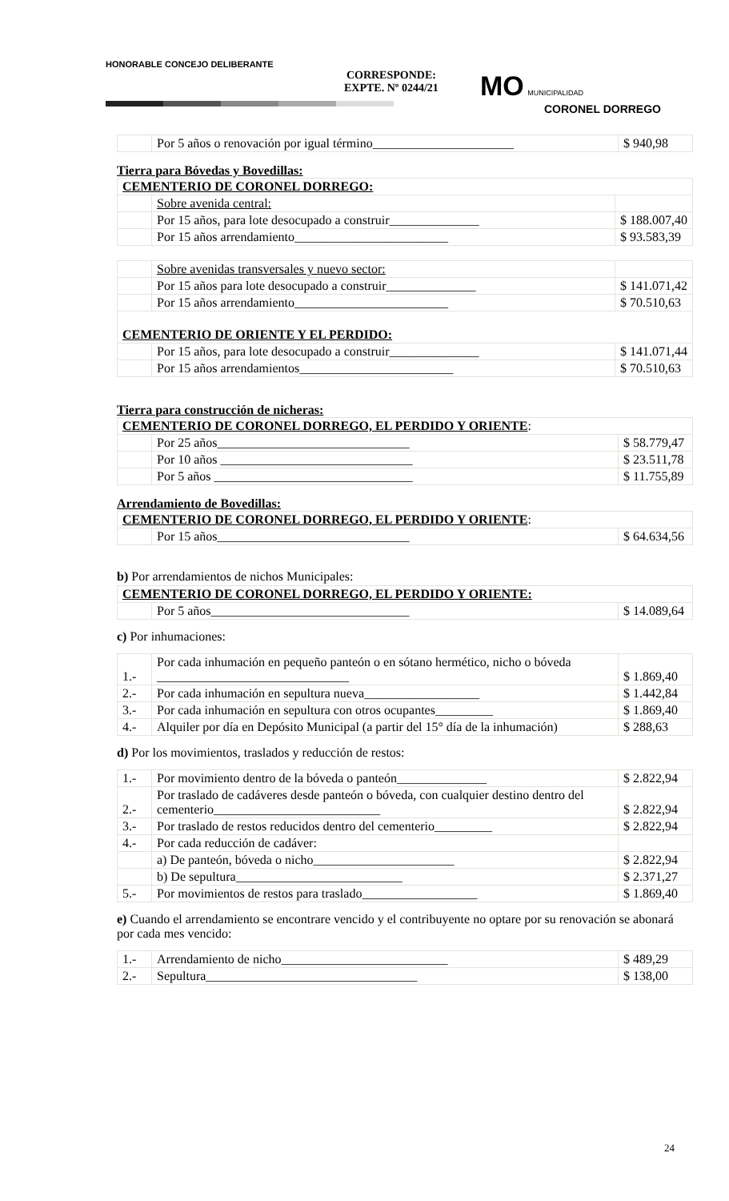HONORABLE CONCEJO DELIBERANTE
CORRESPONDE:
EXPTE. Nº 0244/21
MO MUNICIPALIDAD
CORONEL DORREGO
| | Por 5 años o renovación por igual término______________________ | $ 940,98 |
Tierra para Bóvedas y Bovedillas:
| CEMENTERIO DE CORONEL DORREGO: | | |
| | Sobre avenida central: | |
| | Por 15 años, para lote desocupado a construir______________ | $ 188.007,40 |
| | Por 15 años arrendamiento________________________ | $ 93.583,39 |
| | Sobre avenidas transversales y nuevo sector: | |
| | Por 15 años para lote desocupado a construir______________ | $ 141.071,42 |
| | Por 15 años arrendamiento________________________ | $ 70.510,63 |
| CEMENTERIO DE ORIENTE Y EL PERDIDO: | | |
| | Por 15 años, para lote desocupado a construir______________ | $ 141.071,44 |
| | Por 15 años arrendamientos________________________ | $ 70.510,63 |
Tierra para construcción de nicheras:
| CEMENTERIO DE CORONEL DORREGO, EL PERDIDO Y ORIENTE : | | |
| | Por 25 años______________________________ | $ 58.779,47 |
| | Por 10 años ______________________________ | $ 23.511,78 |
| | Por 5 años _______________________________ | $ 11.755,89 |
Arrendamiento de Bovedillas:
| CEMENTERIO DE CORONEL DORREGO, EL PERDIDO Y ORIENTE : | | |
| | Por 15 años______________________________ | $ 64.634,56 |
b) Por arrendamientos de nichos Municipales:
| CEMENTERIO DE CORONEL DORREGO, EL PERDIDO Y ORIENTE: | | |
| | Por 5 años_______________________________ | $ 14.089,64 |
c) Por inhumaciones:
| 1.- | Por cada inhumación en pequeño panteón o en sótano hermético, nicho o bóveda ______________________________ | $ 1.869,40 |
| 2.- | Por cada inhumación en sepultura nueva__________________ | $ 1.442,84 |
| 3.- | Por cada inhumación en sepultura con otros ocupantes_________ | $ 1.869,40 |
| 4.- | Alquiler por día en Depósito Municipal (a partir del 15° día de la inhumación) | $ 288,63 |
d) Por los movimientos, traslados y reducción de restos:
| 1.- | Por movimiento dentro de la bóveda o panteón______________ | $ 2.822,94 |
| 2.- | Por traslado de cadáveres desde panteón o bóveda, con cualquier destino dentro del cementerio__________________________ | $ 2.822,94 |
| 3.- | Por traslado de restos reducidos dentro del cementerio_________ | $ 2.822,94 |
| 4.- | Por cada reducción de cadáver: | |
| | a) De panteón, bóveda o nicho______________________ | $ 2.822,94 |
| | b) De sepultura__________________________ | $ 2.371,27 |
| 5.- | Por movimientos de restos para traslado__________________ | $ 1.869,40 |
e) Cuando el arrendamiento se encontrare vencido y el contribuyente no optare por su renovación se abonará por cada mes vencido:
| 1.- | Arrendamiento de nicho__________________________ | $ 489,29 |
| 2.- | Sepultura_________________________________ | $ 138,00 |
24